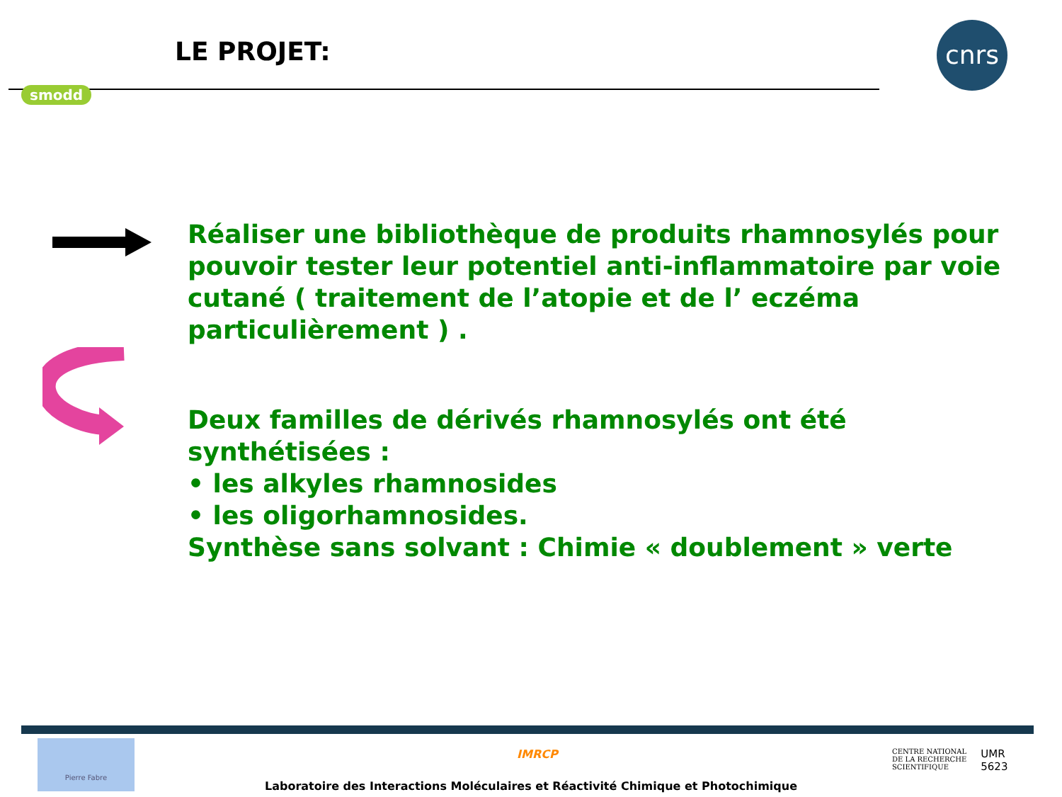LE PROJET:
smodd
cnrs
Réaliser une bibliothèque de produits rhamnosylés pour pouvoir tester leur potentiel anti-inflammatoire par voie cutané ( traitement de l’atopie et de l’ eczéma particulièrement ) .
Deux familles de dérivés rhamnosylés ont été synthétisées :
• les alkyles rhamnosides
• les oligorhamnosides.
Synthèse sans solvant : Chimie « doublement » verte
Pierre Fabre
IMRCP
CENTRE NATIONAL
DE LA RECHERCHE
SCIENTIFIQUE
UMR
5623
Laboratoire des Interactions Moléculaires et Réactivité Chimique et Photochimique